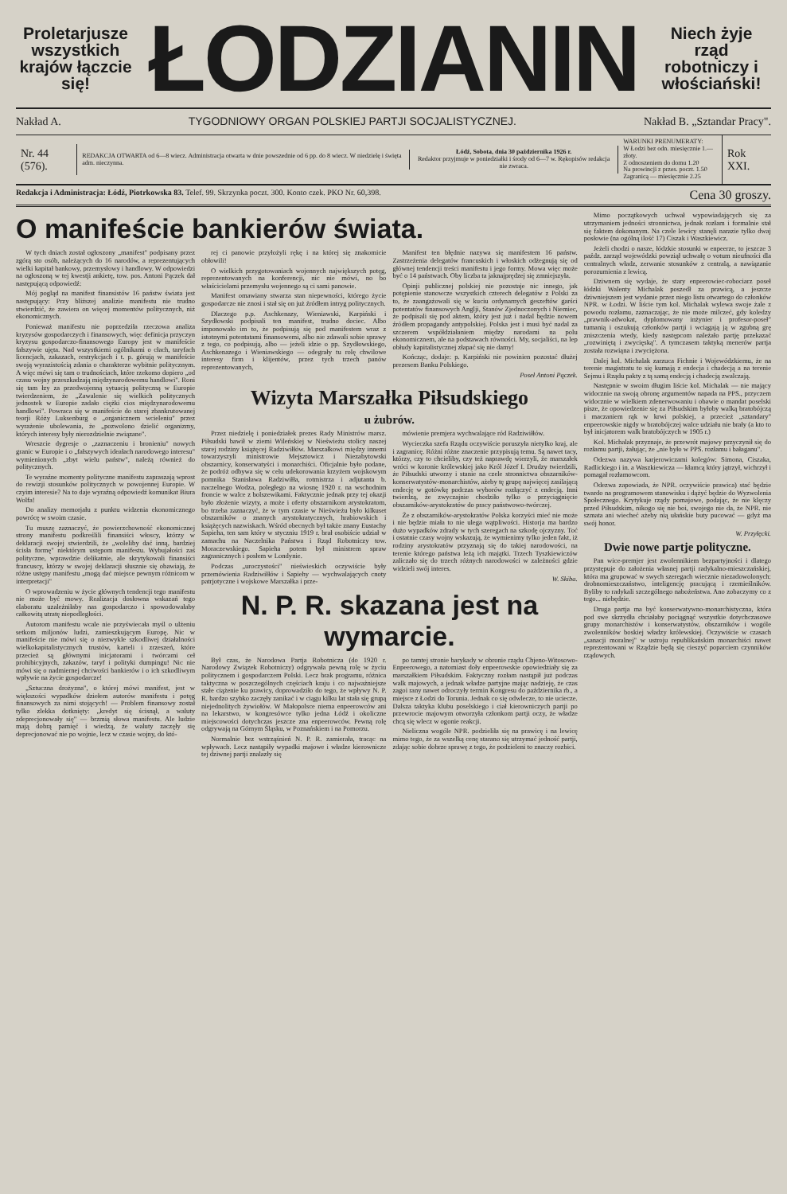Proletarjusze wszystkich krajów łączcie się!
ŁODZIANIN
Niech żyje rząd robotniczy i włościański!
Nakład A. TYGODNIOWY ORGAN POLSKIEJ PARTJI SOCJALISTYCZNEJ. Nakład B. „Sztandar Pracy".
Nr. 44 (576).
REDAKCJA OTWARTA od 6—8 wiecz. Administracja otwarta w dnie powszednie od 6 pp. do 8 wiecz. W niedzielę i święta adm. nieczynna.
Łódź, Sobota, dnia 30 października 1926 r.
Redaktor przyjmuje w poniedziałki i środy od 6—7 w. Rękopisów redakcja nie zwraca.
WARUNKI PRENUMERATY:
W Łodzi bez odn. miesięcznie 1.— złoty.
Z odnoszeniem do domu 1.20
Na prowincji z przes. poczt. 1.50
Zagranicą — miesięcznie 2.25
Rok XXI.
Redakcja i Administracja: Łódź, Piotrkowska 83. Telef. 99. Skrzynka poczt. 300. Konto czek. PKO Nr. 60,398. Cena 30 groszy.
O manifeście bankierów świata.
W tych dniach został ogłoszony „manifest" podpisany przez zgórą sto osób, należących do 16 narodów, a reprezentujących wielki kapitał bankowy, przemysłowy i handlowy. W odpowiedzi na ogłoszoną w tej kwestji ankietę, tow. pos. Antoni Pączek dał następującą odpowiedź:
Mój pogląd na manifest finansistów 16 państw świata jest następujący: Przy bliższej analizie manifestu nie trudno stwierdzić, że zawiera on więcej momentów politycznych, niż ekonomicznych.
Ponieważ manifestu nie poprzedziła rzeczowa analiza kryzysów gospodarczych i finansowych, więc definicja przyczyn kryzysu gospodarczo-finansowego Europy jest w manifeście fałszywie ujęta. Nad wszystkiemi ogólnikami o cłach, taryfach licencjach, zakazach, restrykcjach i t. p. górują w manifeście swoją wyrazistością zdania o charakterze wybitnie politycznym. A więc mówi się tam o trudnościach, które rzekomo dopiero „od czasu wojny przeszkadzają międzynarodowemu handlowi". Roni się tam łzy za przedwojenną sytuacją polityczną w Europie twierdzeniem, że „Zawalenie się wielkich politycznych jednostek w Europie zadało ciężki cios międzynarodowemu handlowi". Powraca się w manifeście do starej zbankrutowanej teorji Róży Luksenburg o „organicznem wcieleniu" przez wyrażenie ubolewania, że „pozwolono dzielić organizmy, których interesy były nierozdzielnie związane".
Wreszcie dygresje o „zaznaczeniu i bronieniu" nowych granic w Europie i o „fałszywych ideałach narodowego interesu" wymienionych „zbyt wielu państw", należą również do politycznych.
Te wyraźne momenty polityczne manifestu zapraszają wprost do rewizji stosunków politycznych w powojennej Europie. W czyim interesie? Na to daje wyraźną odpowiedź komunikat Biura Wolfa!
Do analizy memorjału z punktu widzenia ekonomicznego powrócę w swoim czasie.
Tu muszę zaznaczyć, że powierzchowność ekonomicznej strony manifestu podkreślili finansiści włoscy, którzy w deklaracji swojej stwierdzili, że „woleliby dać inną, bardziej ścisła formę" niektórym ustępom manifestu. Wybujałości zaś polityczne, wprawdzie delikatnie, ale skrytykowali finansiści francuscy, którzy w swojej deklaracji słusznie się obawiają, że różne ustępy manifestu „mogą dać miejsce pewnym różnicom w interpretacji"
O wprowadzeniu w życie głównych tendencji tego manifestu nie może być mowy. Realizacja dosłowna wskazań tego elaboratu uzależniłaby nas gospodarczo i spowodowałaby całkowitą utratę niepodległości.
Autorom manifestu wcale nie przyświecała myśl o ulżeniu setkom miljonów ludzi, zamieszkującym Europę. Nic w manifeście nie mówi się o niezwykle szkodliwej działalności wielkokapitalistycznych trustów, karteli i zrzeszeń, które przecież są głównymi inicjatorami i twórcami ceł prohibicyjnych, zakazów, taryf i polityki dumpingu! Nic nie mówi się o nadmiernej chciwości bankierów i o ich szkodliwym wpływie na życie gospodarcze!
„Sztuczna drożyzna", o której mówi manifest, jest w większości wypadków dziełem autorów manifestu i potęg finansowych za nimi stojących! — Problem finansowy został tylko zlekka dotknięty: „kredyt się ścisnął, a waluty zdeprecjonowały się" — brzmią słowa manifestu. Ale ludzie mają dobrą pamięć i wiedzą, że waluty zaczęły się deprecjonować nie po wojnie, lecz w czasie wojny, do któ-
rej ci panowie przyłożyli rękę i na której się znakomicie obłowili!
O wielkich przygotowaniach wojennych największych potęg, reprezentowanych na konferencji, nic nie mówi, no bo właścicielami przemysłu wojennego są ci sami panowie.
Manifest omawiany stwarza stan niepewności, którego życie gospodarcze nie znosi i stał się on już źródłem intryg politycznych.
Dlaczego p.p. Aschkenazy, Wieniawski, Karpiński i Szydłowski podpisali ten manifest, trudno dociec. Albo imponowało im to, że podpisują się pod manifestem wraz z istotnymi potentatami finansowemi, albo nie zdawali sobie sprawy z tego, co podpisują, albo — jeżeli idzie o pp. Szydłowskiego, Aschkenazego i Wieniawskiego — odegrały tu rolę chwilowe interesy firm i klijentów, przez tych trzech panów reprezentowanych,
Manifest ten błędnie nazywa się manifestem 16 państw. Zastrzeżenia delegatów francuskich i włoskich odżegnują się od głównej tendencji treści manifestu i jego formy. Mowa więc może być o 14 państwach. Oby liczba ta jaknajprędzej się zmniejszyła.
Opinji publicznej polskiej nie pozostaje nic innego, jak potępienie stanowcze wszystkich czterech delegatów z Polski za to, że zaangażowali się w kuciu ordynarnych geszeftów garści potentatów finansowych Anglji, Stanów Zjednoczonych i Niemiec, że podpisali się pod aktem, który jest już i nadal będzie nowem źródłem propagandy antypolskiej. Polska jest i musi być nadal za szczerem współdziałaniem między narodami na polu ekonomicznem, ale na podstawach równości. My, socjaliści, na lep obłudy kapitalistycznej złapać się nie damy!
Kończąc, dodaje: p. Karpiński nie powinien pozostać dłużej prezesem Banku Polskiego.
Poseł Antoni Pączek.
Wizyta Marszałka Piłsudskiego
u żubrów.
Przez niedzielę i poniedziałek prezes Rady Ministrów marsz. Piłsudski bawił w ziemi Wileńskiej w Nieświeżu stolicy naszej starej rodziny książęcej Radziwiłłów. Marszałkowi między innemi towarzyszyli ministrowie Mejsztowicz i Niezabytowski obszarnicy, konserwatyści i monarchiści. Oficjalnie było podane, że podróż odbywa się w celu udekorowania krzyżem wojskowym pomnika Stanisława Radziwiłła, rotmistrza i adjutanta b. naczelnego Wodza, poległego na wiosnę 1920 r. na wschodnim froncie w walce z bolszewikami. Faktycznie jednak przy tej okazji było złożenie wizyty, a może i oferty obszarnikom arystokratom, bo trzeba zaznaczyć, że w tym czasie w Nieświeżu było kilkuset obszarników o znanych arystokratycznych, hrabiowskich i książęcych nazwiskach. Wśród obecnych był także znany Eustachy Sapieha, ten sam który w styczniu 1919 r. brał osobiście udział w zamachu na Naczelnika Państwa i Rząd Robotniczy tow. Moraczewskiego. Sapieha potem był ministrem spraw zagranicznych i posłem w Londynie.
Podczas „uroczystości" nieświeskich oczywiście były przemówienia Radziwiłłów i Sapiehy — wychwalających cnoty patrjotyczne i wojskowe Marszałka i prze-
mówienie premjera wychwalające ród Radziwiłłów.
Wycieczka szefa Rządu oczywiście poruszyła nietylko kraj, ale i zagranicę. Różni różne znaczenie przypisują temu. Są nawet tacy, którzy, czy to chcieliby, czy też naprawdę wierzyli, że marszałek wróci w koronie królewskiej jako Król Józef I. Drudzy twierdzili, że Piłsudski utworzy i stanie na czele stronnictwa obszarników-konserwatystów-monarchistów, ażeby tę grupę najwięcej zasilającą endecję w gotówkę podczas wyborów rozłączyć z endecją. Inni twierdzą, że zwyczajnie chodziło tylko o przyciągnięcie obszarników-arystokratów do pracy państwowo-twórczej.
Że z obszarników-arystokratów Polska korzyści mieć nie może i nie będzie miała to nie ulega wątpliwości. Historja ma bardzo dużo wypadków zdrady w tych szeregach na szkodę ojczyzny. Toć i ostatnie czasy wojny wskazują, że wymienimy tylko jeden fakt, iż rodziny arystokratów przyznają się do takiej narodowości, na terenie którego państwa leżą ich majątki. Trzech Tyszkiewiczów zaliczało się do trzech różnych narodowości w zależności gdzie widzieli swój interes.
W. Skiba.
N. P. R. skazana jest na wymarcie.
Był czas, że Narodowa Partja Robotnicza (do 1920 r. Narodowy Związek Robotniczy) odgrywała pewną rolę w życiu politycznem i gospodarczem Polski. Lecz brak programu, różnica taktyczna w poszczególnych częściach kraju i co najważniejsze stałe ciążenie ku prawicy, doprowadziło do tego, że wpływy N. P. R. bardzo szybko zaczęły zanikać i w ciągu kilku lat stała się grupą niejednolitych żywiołów. W Małopolsce niema enpeerowców ani na lekarstwo, w kongresówce tylko jedna Łódź i okoliczne miejscowości dotychczas jeszcze zna enpeerowców. Pewną rolę odgrywają na Górnym Śląsku, w Poznańskiem i na Pomorzu.
Normalnie bez wstrząśnień N. P. R. zamierała, tracąc na wpływach. Lecz nastąpiły wypadki majowe i władze kierownicze tej dziwnej partji znalazły się
po tamtej stronie barykady w obronie rządu Chjeno-Witosowo-Enpeerowego, a natomiast doły enpeerowskie opowiedziały się za marszałkiem Piłsudskim. Faktyczny rozłam nastąpił już podczas walk majowych, a jednak władze partyjne mając nadzieję, że czas zagoi rany nawet odroczyły termin Kongresu do października rb., a miejsce z Łodzi do Torunia. Jednak co się odwlecze, to nie uciecze. Dalsza taktyka klubu poselskiego i ciał kierowniczych partji po przewrocie majowym otworzyła członkom partji oczy, że władze chcą się wlecz w ogonie reakcji.
Nieliczna wogóle NPR. podzieliła się na prawicę i na lewicę mimo tego, że za wszelką cenę starano się utrzymać jedność partji, zdając sobie dobrze sprawę z tego, że podzieleni to znaczy rozbici.
Mimo początkowych uchwał wypowiadających się za utrzymaniem jedności stronnictwa, jednak rozłam i formalnie stał się faktem dokonanym. Na czele lewicy stanęli narazie tylko dwaj posłowie (na ogólną ilość 17) Ciszak i Waszkiewicz.
Jeżeli chodzi o nasze, łódzkie stosunki w enpeerze, to jeszcze 3 paźdz. zarząd wojewódzki powziął uchwałę o votum nieufności dla centralnych władz, zerwanie stosunków z centralą, a nawiązanie porozumienia z lewicą.
Dziwnem się wydaje, że stary enpeerowiec-robociarz poseł łódzki Walenty Michalak poszedł za prawicą, a jeszcze dziwniejszem jest wydanie przez niego listu otwartego do członków NPR. w Łodzi. W liście tym kol. Michalak wylewa swoje żale z powodu rozłamu, zaznaczając, że nie może milczeć, gdy koledzy „prawnik-adwokat, dyplomowany inżynier i profesor-poseł" tumanią i oszukują członków partji i wciągają ją w zgubną grę zniszczenia wtedy, kiedy następcom należało partję przekazać „rozwiniętą i zwycięską". A tymczasem taktyką menerów partja została rozwiąna i zwyciężona.
Dalej kol. Michalak zarzuca Fichnie i Wojewódzkiemu, że na terenie magistratu to się kumają z endecja i chadecją a na terenie Sejmu i Rządu pakty z tą samą endecją i chadecją zwalczają.
Następnie w swoim długim liście kol. Michalak — nie mający widocznie na swoją obronę argumentów napada na PPS., przyczem widocznie w wielkiem zdenerwowaniu i obawie o mandat poselski pisze, że opowiedzenie się za Piłsudskim byłoby walką bratobójczą i maczaniem rąk w krwi polskiej, a przecież „sztandary" enpeerowskie nigdy w bratobójczej walce udziału nie brały (a kto to był inicjatorem walk bratobójczych w 1905 r.)
Kol. Michalak przyznaje, że przewrót majowy przyczynił się do rozłamu partji, żałując, że „nie było w PPS. rozłamu i bałaganu".
Odezwa nazywa karjerowiczami kolegów: Simona, Ciszaka, Radlickiego i in. a Waszkiewicza — kłamcą który jątrzył, wichrzył i pomagał rozłamowcom.
Odezwa zapowiada, że NPR. oczywiście prawica) stać będzie twardo na programowem stanowisku i dążyć będzie do Wyzwolenia Społecznego. Krytykuje rządy pomajowe, podając, że nie klęczy przed Piłsudskim, nikogo się nie boi, swojego nie da, że NPR. nie szmata ani wiecheć ażeby nią ułańskie buty pucować — gdyż ma swój honor.
W. Przyłęcki.
Dwie nowe partje polityczne.
Pan wice-premjer jest zwolennikiem bezpartyjności i dlatego przystępuje do założenia własnej partji radykalno-mieszczańskiej, która ma grupować w swych szeregach wiecznie niezadowolonych: drobnomieszczaństwo, inteligencję pracującą i rzemieślników. Byliby to radykali szczególnego nabożeństwa. Ano zobaczymy co z tego... niebędzie.
Druga partja ma być konserwatywno-monarchistyczna, która pod swe skrzydła chciałaby pociągnąć wszystkie dotychczasowe grupy monarchistów i konserwatystów, obszarników i wogóle zwolenników boskiej władzy królewskiej. Oczywiście w czasach „sanacji moralnej" w ustroju republikańskim monarchiści nawet reprezentowani w Rządzie będą się cieszyć poparciem czynników rządowych.